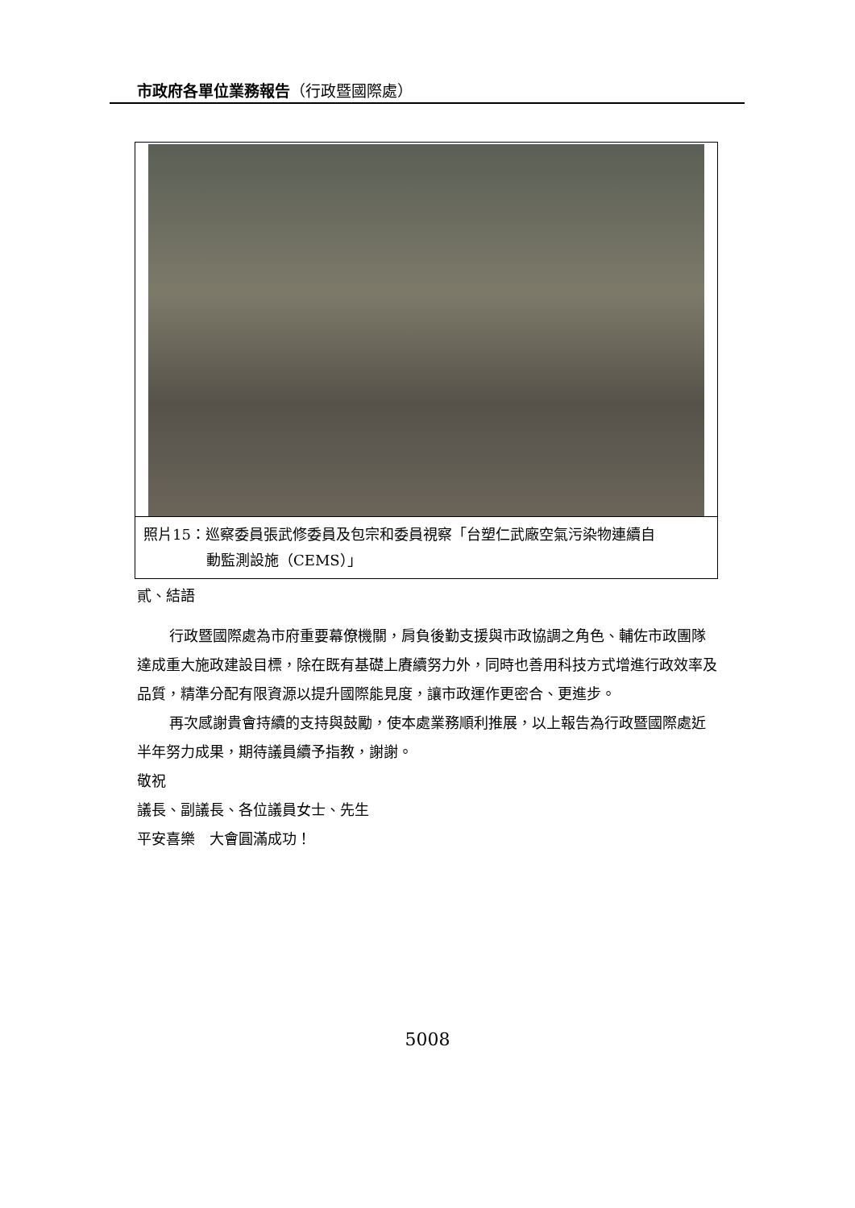市政府各單位業務報告（行政暨國際處）
照片15：巡察委員張武修委員及包宗和委員視察「台塑仁武廠空氣污染物連續自
動監測設施（CEMS）」
貳、結語
行政暨國際處為市府重要幕僚機關，肩負後勤支援與市政協調之角色、輔佐市政團隊達成重大施政建設目標，除在既有基礎上賡續努力外，同時也善用科技方式增進行政效率及品質，精準分配有限資源以提升國際能見度，讓市政運作更密合、更進步。
再次感謝貴會持續的支持與鼓勵，使本處業務順利推展，以上報告為行政暨國際處近半年努力成果，期待議員續予指教，謝謝。
敬祝
議長、副議長、各位議員女士、先生
平安喜樂　大會圓滿成功！
5008